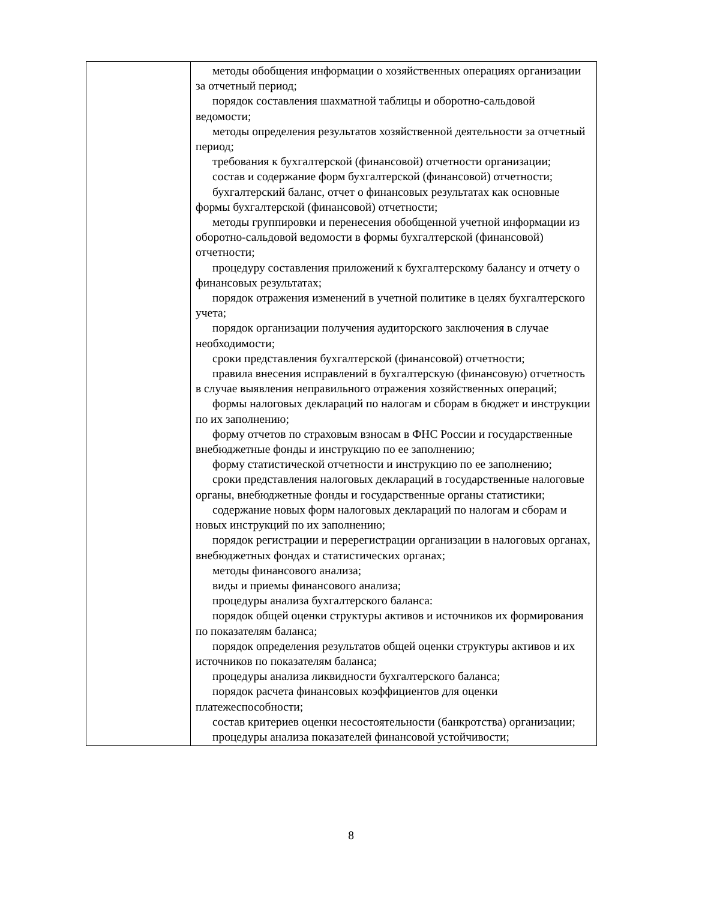| | методы обобщения информации о хозяйственных операциях организации за отчетный период; порядок составления шахматной таблицы и оборотно-сальдовой ведомости; методы определения результатов хозяйственной деятельности за отчетный период; требования к бухгалтерской (финансовой) отчетности организации; состав и содержание форм бухгалтерской (финансовой) отчетности; бухгалтерский баланс, отчет о финансовых результатах как основные формы бухгалтерской (финансовой) отчетности; методы группировки и перенесения обобщенной учетной информации из оборотно-сальдовой ведомости в формы бухгалтерской (финансовой) отчетности; процедуру составления приложений к бухгалтерскому балансу и отчету о финансовых результатах; порядок отражения изменений в учетной политике в целях бухгалтерского учета; порядок организации получения аудиторского заключения в случае необходимости; сроки представления бухгалтерской (финансовой) отчетности; правила внесения исправлений в бухгалтерскую (финансовую) отчетность в случае выявления неправильного отражения хозяйственных операций; формы налоговых деклараций по налогам и сборам в бюджет и инструкции по их заполнению; форму отчетов по страховым взносам в ФНС России и государственные внебюджетные фонды и инструкцию по ее заполнению; форму статистической отчетности и инструкцию по ее заполнению; сроки представления налоговых деклараций в государственные налоговые органы, внебюджетные фонды и государственные органы статистики; содержание новых форм налоговых деклараций по налогам и сборам и новых инструкций по их заполнению; порядок регистрации и перерегистрации организации в налоговых органах, внебюджетных фондах и статистических органах; методы финансового анализа; виды и приемы финансового анализа; процедуры анализа бухгалтерского баланса: порядок общей оценки структуры активов и источников их формирования по показателям баланса; порядок определения результатов общей оценки структуры активов и их источников по показателям баланса; процедуры анализа ликвидности бухгалтерского баланса; порядок расчета финансовых коэффициентов для оценки платежеспособности; состав критериев оценки несостоятельности (банкротства) организации; процедуры анализа показателей финансовой устойчивости; |
8